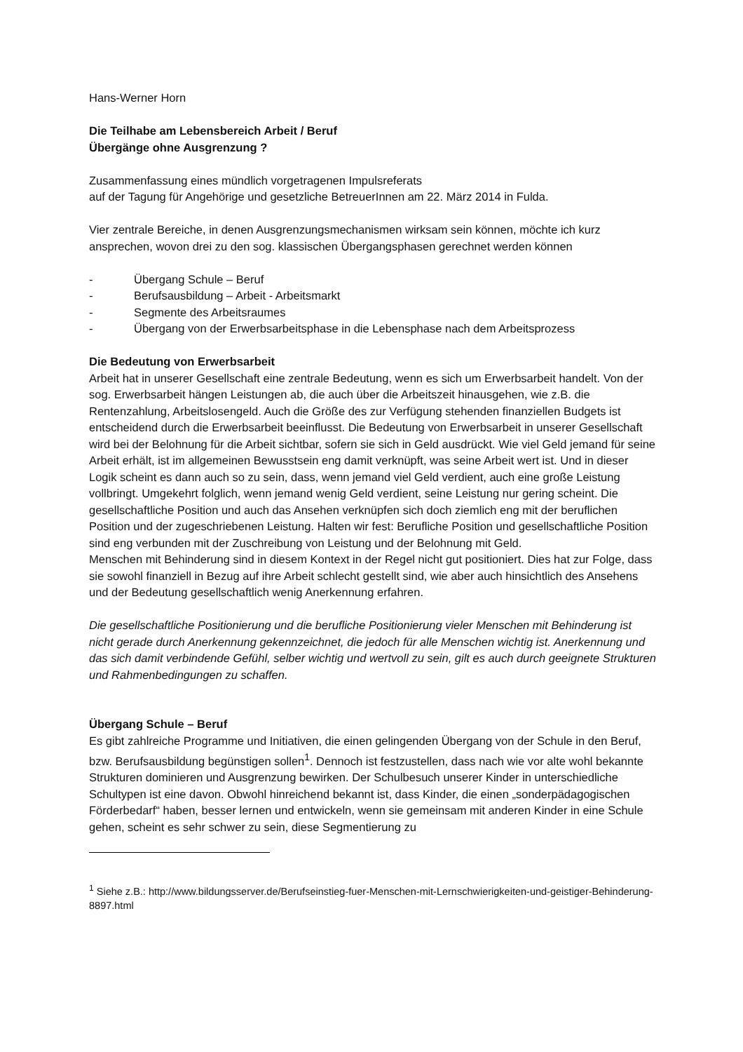Hans-Werner Horn
Die Teilhabe am Lebensbereich Arbeit / Beruf
Übergänge ohne Ausgrenzung ?
Zusammenfassung eines mündlich vorgetragenen Impulsreferats
auf der Tagung für Angehörige und gesetzliche BetreuerInnen am 22. März 2014 in Fulda.
Vier zentrale Bereiche, in denen Ausgrenzungsmechanismen wirksam sein können, möchte ich kurz ansprechen, wovon drei zu den sog. klassischen Übergangsphasen gerechnet werden können
- Übergang Schule – Beruf
- Berufsausbildung – Arbeit - Arbeitsmarkt
- Segmente des Arbeitsraumes
- Übergang von der Erwerbsarbeitsphase in die Lebensphase nach dem Arbeitsprozess
Die Bedeutung von Erwerbsarbeit
Arbeit hat in unserer Gesellschaft eine zentrale Bedeutung, wenn es sich um Erwerbsarbeit handelt. Von der sog. Erwerbsarbeit hängen Leistungen ab, die auch über die Arbeitszeit hinausgehen, wie z.B. die Rentenzahlung, Arbeitslosengeld. Auch die Größe des zur Verfügung stehenden finanziellen Budgets ist entscheidend durch die Erwerbsarbeit beeinflusst. Die Bedeutung von Erwerbsarbeit in unserer Gesellschaft wird bei der Belohnung für die Arbeit sichtbar, sofern sie sich in Geld ausdrückt. Wie viel Geld jemand für seine Arbeit erhält, ist im allgemeinen Bewusstsein eng damit verknüpft, was seine Arbeit wert ist. Und in dieser Logik scheint es dann auch so zu sein, dass, wenn jemand viel Geld verdient, auch eine große Leistung vollbringt. Umgekehrt folglich, wenn jemand wenig Geld verdient, seine Leistung nur gering scheint. Die gesellschaftliche Position und auch das Ansehen verknüpfen sich doch ziemlich eng mit der beruflichen Position und der zugeschriebenen Leistung. Halten wir fest: Berufliche Position und gesellschaftliche Position sind eng verbunden mit der Zuschreibung von Leistung und der Belohnung mit Geld.
Menschen mit Behinderung sind in diesem Kontext in der Regel nicht gut positioniert. Dies hat zur Folge, dass sie sowohl finanziell in Bezug auf ihre Arbeit schlecht gestellt sind, wie aber auch hinsichtlich des Ansehens und der Bedeutung gesellschaftlich wenig Anerkennung erfahren.
Die gesellschaftliche Positionierung und die berufliche Positionierung vieler Menschen mit Behinderung ist nicht gerade durch Anerkennung gekennzeichnet, die jedoch für alle Menschen wichtig ist. Anerkennung und das sich damit verbindende Gefühl, selber wichtig und wertvoll zu sein, gilt es auch durch geeignete Strukturen und Rahmenbedingungen zu schaffen.
Übergang Schule – Beruf
Es gibt zahlreiche Programme und Initiativen, die einen gelingenden Übergang von der Schule in den Beruf, bzw. Berufsausbildung begünstigen sollen<sup>1</sup>. Dennoch ist festzustellen, dass nach wie vor alte wohl bekannte Strukturen dominieren und Ausgrenzung bewirken. Der Schulbesuch unserer Kinder in unterschiedliche Schultypen ist eine davon. Obwohl hinreichend bekannt ist, dass Kinder, die einen „sonderpädagogischen Förderbedarf“ haben, besser lernen und entwickeln, wenn sie gemeinsam mit anderen Kinder in eine Schule gehen, scheint es sehr schwer zu sein, diese Segmentierung zu
<sup>1</sup> Siehe z.B.: http://www.bildungsserver.de/Berufseinstieg-fuer-Menschen-mit-Lernschwierigkeiten-und-geistiger-Behinderung-8897.html